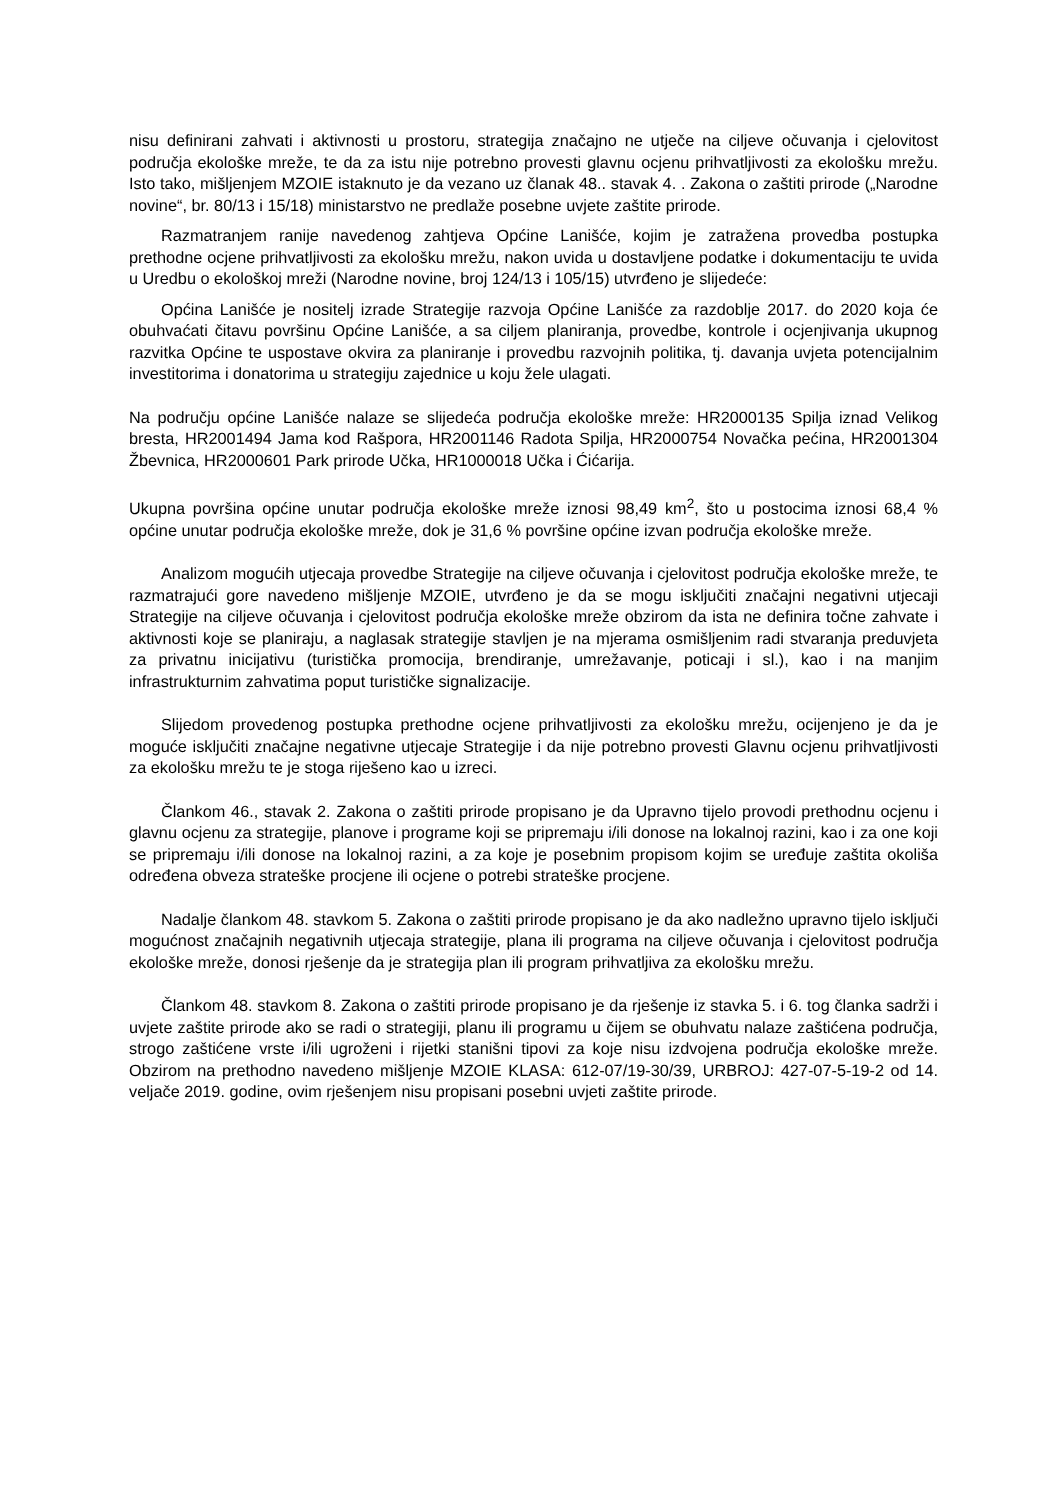nisu definirani zahvati i aktivnosti u prostoru, strategija značajno ne utječe na ciljeve očuvanja i cjelovitost područja ekološke mreže, te da za istu nije potrebno provesti glavnu ocjenu prihvatljivosti za ekološku mrežu. Isto tako, mišljenjem MZOIE istaknuto je da vezano uz članak 48.. stavak 4. . Zakona o zaštiti prirode („Narodne novine“, br. 80/13 i 15/18) ministarstvo ne predlaže posebne uvjete zaštite prirode.
Razmatranjem ranije navedenog zahtjeva Općine Lanišće, kojim je zatražena provedba postupka prethodne ocjene prihvatljivosti za ekološku mrežu, nakon uvida u dostavljene podatke i dokumentaciju te uvida u Uredbu o ekološkoj mreži (Narodne novine, broj 124/13 i 105/15) utvrđeno je slijedeće:
Općina Lanišće je nositelj izrade Strategije razvoja Općine Lanišće za razdoblje 2017. do 2020 koja će obuhvaćati čitavu površinu Općine Lanišće, a sa ciljem planiranja, provedbe, kontrole i ocjenjivanja ukupnog razvitka Općine te uspostave okvira za planiranje i provedbu razvojnih politika, tj. davanja uvjeta potencijalnim investitorima i donatorima u strategiju zajednice u koju žele ulagati.
Na području općine Lanišće nalaze se slijedeća područja ekološke mreže: HR2000135 Spilja iznad Velikog bresta, HR2001494 Jama kod Rašpora, HR2001146 Radota Spilja, HR2000754 Novačka pećina, HR2001304 Žbevnica, HR2000601 Park prirode Učka, HR1000018 Učka i Ćićarija.
Ukupna površina općine unutar područja ekološke mreže iznosi 98,49 km<sup>2</sup>, što u postocima iznosi 68,4 % općine unutar područja ekološke mreže, dok je 31,6 % površine općine izvan područja ekološke mreže.
Analizom mogućih utjecaja provedbe Strategije na ciljeve očuvanja i cjelovitost područja ekološke mreže, te razmatrajući gore navedeno mišljenje MZOIE, utvrđeno je da se mogu isključiti značajni negativni utjecaji Strategije na ciljeve očuvanja i cjelovitost područja ekološke mreže obzirom da ista ne definira točne zahvate i aktivnosti koje se planiraju, a naglasak strategije stavljen je na mjerama osmišljenim radi stvaranja preduvjeta za privatnu inicijativu (turistička promocija, brendiranje, umrežavanje, poticaji i sl.), kao i na manjim infrastrukturnim zahvatima poput turističke signalizacije.
Slijedom provedenog postupka prethodne ocjene prihvatljivosti za ekološku mrežu, ocijenjeno je da je moguće isključiti značajne negativne utjecaje Strategije i da nije potrebno provesti Glavnu ocjenu prihvatljivosti za ekološku mrežu te je stoga riješeno kao u izreci.
Člankom 46., stavak 2. Zakona o zaštiti prirode propisano je da Upravno tijelo provodi prethodnu ocjenu i glavnu ocjenu za strategije, planove i programe koji se pripremaju i/ili donose na lokalnoj razini, kao i za one koji se pripremaju i/ili donose na lokalnoj razini, a za koje je posebnim propisom kojim se uređuje zaštita okoliša određena obveza strateške procjene ili ocjene o potrebi strateške procjene.
Nadalje člankom 48. stavkom 5. Zakona o zaštiti prirode propisano je da ako nadležno upravno tijelo isključi mogućnost značajnih negativnih utjecaja strategije, plana ili programa na ciljeve očuvanja i cjelovitost područja ekološke mreže, donosi rješenje da je strategija plan ili program prihvatljiva za ekološku mrežu.
Člankom 48. stavkom 8. Zakona o zaštiti prirode propisano je da rješenje iz stavka 5. i 6. tog članka sadrži i uvjete zaštite prirode ako se radi o strategiji, planu ili programu u čijem se obuhvatu nalaze zaštićena područja, strogo zaštićene vrste i/ili ugroženi i rijetki stanišni tipovi za koje nisu izdvojena područja ekološke mreže. Obzirom na prethodno navedeno mišljenje MZOIE KLASA: 612-07/19-30/39, URBROJ: 427-07-5-19-2 od 14. veljače 2019. godine, ovim rješenjem nisu propisani posebni uvjeti zaštite prirode.